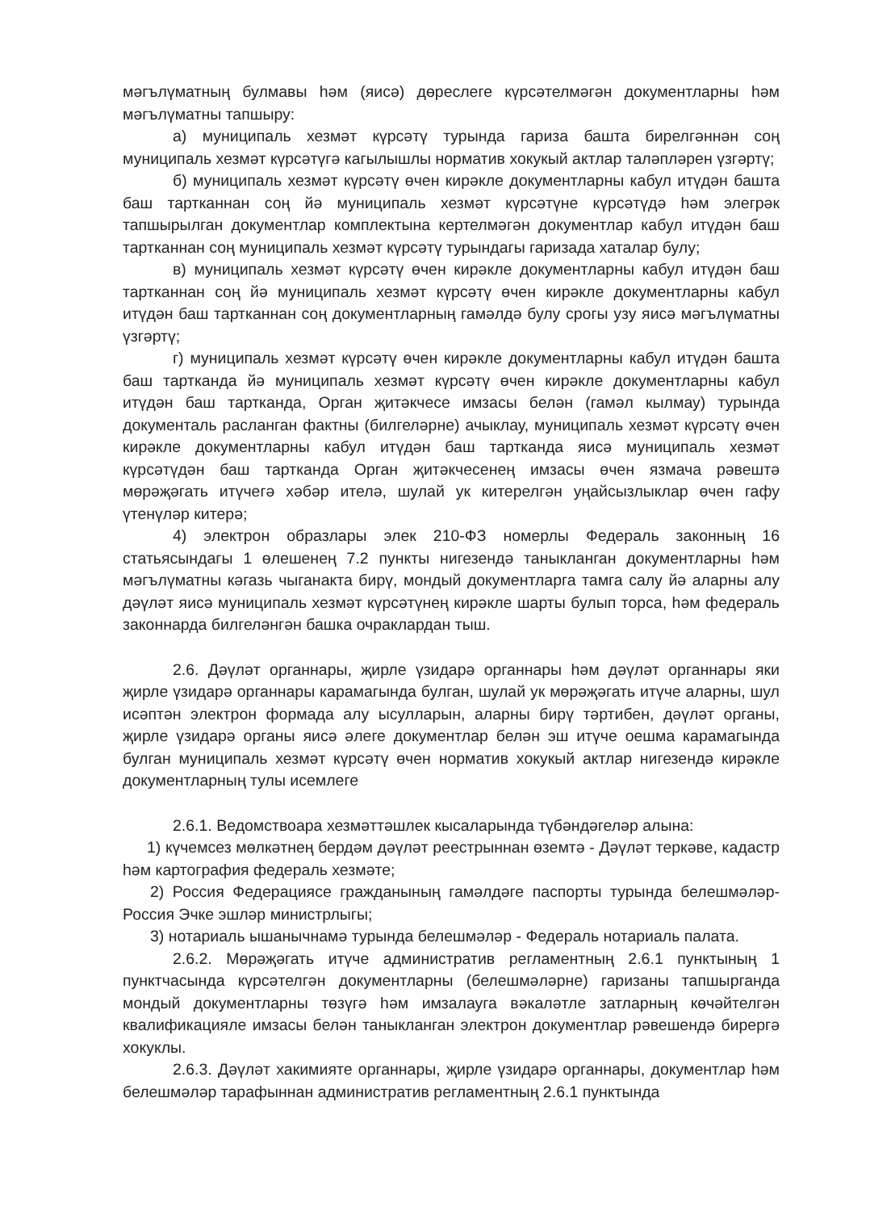мәгълүматның булмавы һәм (яисә) дөреслеге күрсәтелмәгән документларны һәм мәгълүматны тапшыру:
а) муниципаль хезмәт күрсәтү турында гариза башта бирелгәннән соң муниципаль хезмәт күрсәтүгә кагылышлы норматив хокукый актлар таләпләрен үзгәртү;
б) муниципаль хезмәт күрсәтү өчен кирәкле документларны кабул итүдән башта баш тартканнан соң йә муниципаль хезмәт күрсәтүне күрсәтүдә һәм элегрәк тапшырылган документлар комплектына кертелмәгән документлар кабул итүдән баш тартканнан соң муниципаль хезмәт күрсәтү турындагы гаризада хаталар булу;
в) муниципаль хезмәт күрсәтү өчен кирәкле документларны кабул итүдән баш тартканнан соң йә муниципаль хезмәт күрсәтү өчен кирәкле документларны кабул итүдән баш тартканнан соң документларның гамәлдә булу срогы узу яисә мәгълүматны үзгәртү;
г) муниципаль хезмәт күрсәтү өчен кирәкле документларны кабул итүдән башта баш тартканда йә муниципаль хезмәт күрсәтү өчен кирәкле документларны кабул итүдән баш тартканда, Орган җитәкчесе имзасы белән (гамәл кылмау) турында документаль расланган фактны (билгеләрне) ачыклау, муниципаль хезмәт күрсәтү өчен кирәкле документларны кабул итүдән баш тартканда яисә муниципаль хезмәт күрсәтүдән баш тартканда Орган җитәкчесенең имзасы өчен язмача рәвештә мөрәҗәгать итүчегә хәбәр ителә, шулай ук китерелгән уңайсызлыклар өчен гафу үтенүләр китерә;
4) электрон образлары элек 210-ФЗ номерлы Федераль законның 16 статьясындагы 1 өлешенең 7.2 пункты нигезендә таныкланган документларны һәм мәгълүматны кәгазь чыганакта бирү, мондый документларга тамга салу йә аларны алу дәүләт яисә муниципаль хезмәт күрсәтүнең кирәкле шарты булып торса, һәм федераль законнарда билгеләнгән башка очраклардан тыш.
2.6. Дәүләт органнары, җирле үзидарә органнары һәм дәүләт органнары яки җирле үзидарә органнары карамагында булган, шулай ук мөрәҗәгать итүче аларны, шул исәптән электрон формада алу ысулларын, аларны бирү тәртибен, дәүләт органы, җирле үзидарә органы яисә әлеге документлар белән эш итүче оешма карамагында булган муниципаль хезмәт күрсәтү өчен норматив хокукый актлар нигезендә кирәкле документларның тулы исемлеге
2.6.1. Ведомствоара хезмәттәшлек кысаларында түбәндәгеләр алына:
1) күчемсез мөлкәтнең бердәм дәүләт реестрыннан өземтә - Дәүләт теркәве, кадастр һәм картография федераль хезмәте;
2) Россия Федерациясе гражданының гамәлдәге паспорты турында белешмәләр- Россия Эчке эшләр министрлыгы;
3) нотариаль ышанычнамә турында белешмәләр - Федераль нотариаль палата.
2.6.2. Мөрәҗәгать итүче административ регламентның 2.6.1 пунктының 1 пунктчасында күрсәтелгән документларны (белешмәләрне) гаризаны тапшырганда мондый документларны төзүгә һәм имзалауга вәкаләтле затларның көчәйтелгән квалификацияле имзасы белән таныкланган электрон документлар рәвешендә бирергә хокуклы.
2.6.3. Дәүләт хакимияте органнары, җирле үзидарә органнары, документлар һәм белешмәләр тарафыннан административ регламентның 2.6.1 пунктында